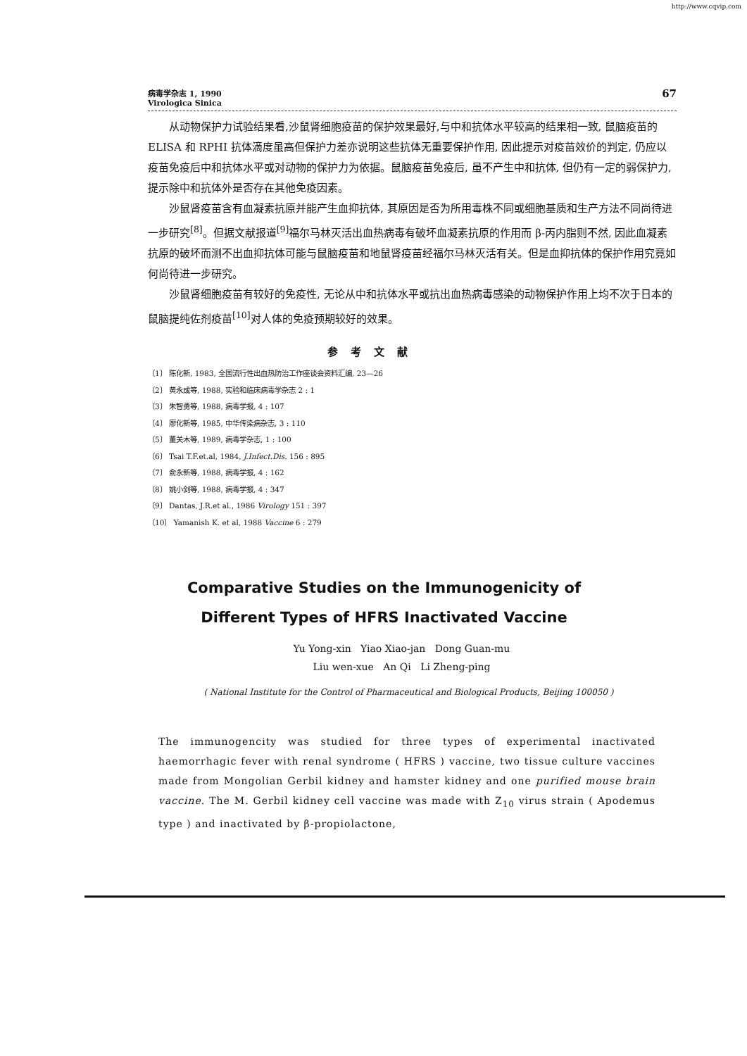http://www.cqvip.com
病毒学杂志 1, 1990
Virologica Sinica
67
从动物保护力试验结果看,沙鼠肾细胞疫苗的保护效果最好,与中和抗体水平较高的结果相一致, 鼠脑疫苗的 ELISA 和 RPHI 抗体滴度虽高但保护力差亦说明这些抗体无重要保护作用, 因此提示对疫苗效价的判定, 仍应以疫苗免疫后中和抗体水平或对动物的保护力为依据。鼠脑疫苗免疫后, 虽不产生中和抗体, 但仍有一定的弱保护力, 提示除中和抗体外是否存在其他免疫因素。
沙鼠肾疫苗含有血凝素抗原并能产生血抑抗体, 其原因是否为所用毒株不同或细胞基质和生产方法不同尚待进一步研究<sup>[8]</sup>。但据文献报道<sup>[9]</sup>福尔马林灭活出血热病毒有破坏血凝素抗原的作用而 β-丙内脂则不然, 因此血凝素抗原的破坏而测不出血抑抗体可能与鼠脑疫苗和地鼠肾疫苗经福尔马林灭活有关。但是血抑抗体的保护作用究竟如何尚待进一步研究。
沙鼠肾细胞疫苗有较好的免疫性, 无论从中和抗体水平或抗出血热病毒感染的动物保护作用上均不次于日本的鼠脑提纯佐剂疫苗<sup>[10]</sup>对人体的免疫预期较好的效果。
参考文献
〔1〕 陈化新, 1983, 全国流行性出血热防治工作座谈会资料汇编, 23—26
〔2〕 黄永成等, 1988, 实验和临床病毒学杂志 2 : 1
〔3〕 朱智勇等, 1988, 病毒学报, 4 : 107
〔4〕 廖化新等, 1985, 中华传染病杂志, 3 : 110
〔5〕 董关木等, 1989, 病毒学杂志, 1 : 100
〔6〕 Tsai T.F.et.al, 1984, J.Infect.Dis. 156 : 895
〔7〕 俞永新等, 1988, 病毒学报, 4 : 162
〔8〕 姚小剑等, 1988, 病毒学报, 4 : 347
〔9〕 Dantas, J.R.et al., 1986 Virology 151 : 397
〔10〕 Yamanish K. et al, 1988 Vaccine 6 : 279
Comparative Studies on the Immunogenicity of Different Types of HFRS Inactivated Vaccine
Yu Yong-xin Yiao Xiao-jan Dong Guan-mu
Liu wen-xue An Qi Li Zheng-ping
( National Institute for the Control of Pharmaceutical and Biological Products, Beijing 100050 )
The immunogencity was studied for three types of experimental inactivated haemorrhagic fever with renal syndrome ( HFRS ) vaccine, two tissue culture vaccines made from Mongolian Gerbil kidney and hamster kidney and one purified mouse brain vaccine. The M. Gerbil kidney cell vaccine was made with Z<sub>10</sub> virus strain ( Apodemus type ) and inactivated by β-propiolactone,